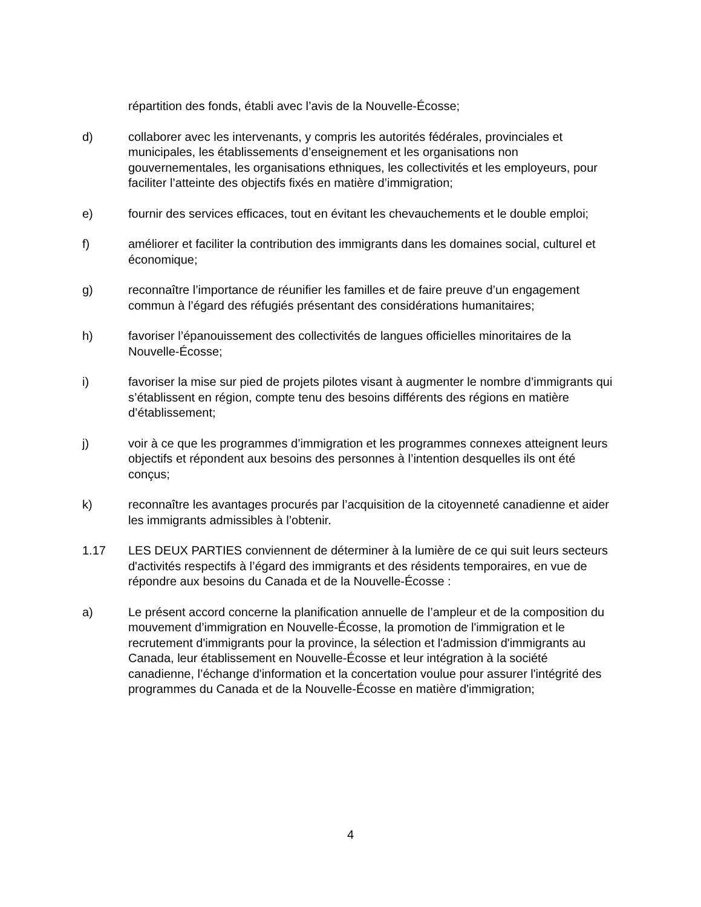répartition des fonds, établi avec l’avis de la Nouvelle-Écosse;
d) collaborer avec les intervenants, y compris les autorités fédérales, provinciales et municipales, les établissements d’enseignement et les organisations non gouvernementales, les organisations ethniques, les collectivités et les employeurs, pour faciliter l’atteinte des objectifs fixés en matière d’immigration;
e) fournir des services efficaces, tout en évitant les chevauchements et le double emploi;
f) améliorer et faciliter la contribution des immigrants dans les domaines social, culturel et économique;
g) reconnaître l’importance de réunifier les familles et de faire preuve d’un engagement commun à l’égard des réfugiés présentant des considérations humanitaires;
h) favoriser l’épanouissement des collectivités de langues officielles minoritaires de la Nouvelle-Écosse;
i) favoriser la mise sur pied de projets pilotes visant à augmenter le nombre d’immigrants qui s’établissent en région, compte tenu des besoins différents des régions en matière d’établissement;
j) voir à ce que les programmes d’immigration et les programmes connexes atteignent leurs objectifs et répondent aux besoins des personnes à l’intention desquelles ils ont été conçus;
k) reconnaître les avantages procurés par l’acquisition de la citoyenneté canadienne et aider les immigrants admissibles à l’obtenir.
1.17 LES DEUX PARTIES conviennent de déterminer à la lumière de ce qui suit leurs secteurs d'activités respectifs à l’égard des immigrants et des résidents temporaires, en vue de répondre aux besoins du Canada et de la Nouvelle-Écosse :
a) Le présent accord concerne la planification annuelle de l’ampleur et de la composition du mouvement d’immigration en Nouvelle-Écosse, la promotion de l'immigration et le recrutement d'immigrants pour la province, la sélection et l'admission d'immigrants au Canada, leur établissement en Nouvelle-Écosse et leur intégration à la société canadienne, l’échange d'information et la concertation voulue pour assurer l'intégrité des programmes du Canada et de la Nouvelle-Écosse en matière d'immigration;
4